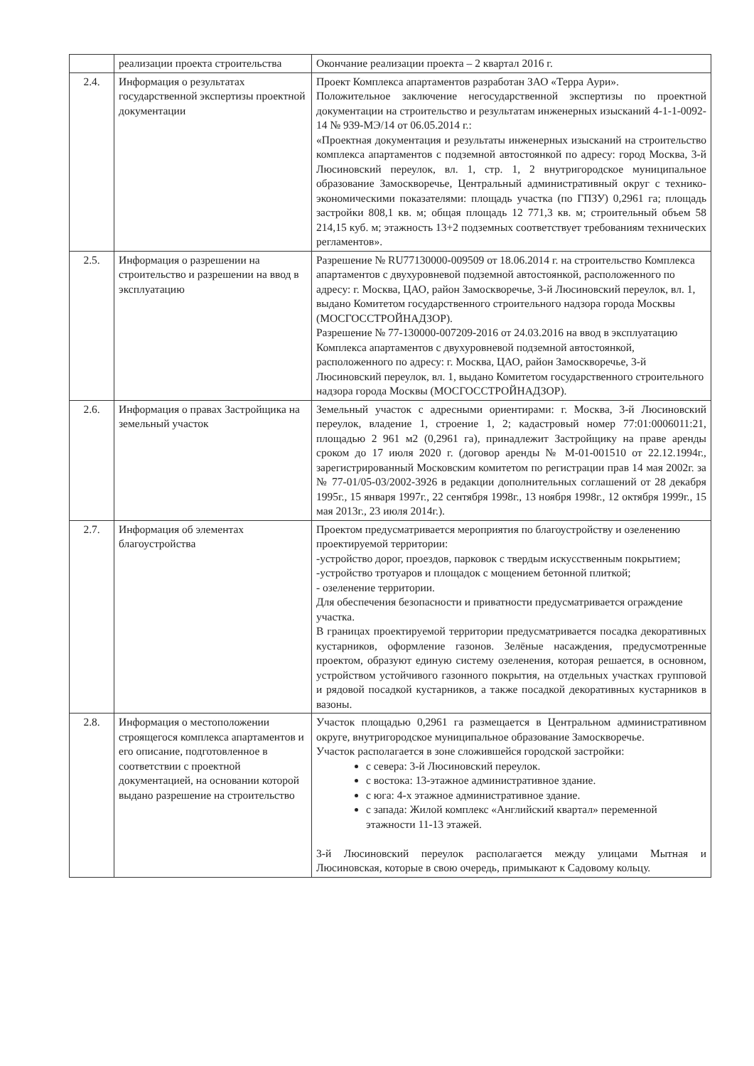| | реализации проекта строительства | Окончание реализации проекта – 2 квартал 2016 г. |
| 2.4. | Информация о результатах государственной экспертизы проектной документации | Проект Комплекса апартаментов разработан ЗАО «Терра Аури». Положительное заключение негосударственной экспертизы по проектной документации на строительство и результатам инженерных изысканий 4-1-1-0092-14 № 939-МЭ/14 от 06.05.2014 г.: «Проектная документация и результаты инженерных изысканий на строительство комплекса апартаментов с подземной автостоянкой по адресу: город Москва, 3-й Люсиновский переулок, вл. 1, стр. 1, 2 внутригородское муниципальное образование Замоскворечье, Центральный административный округ с технико-экономическими показателями: площадь участка (по ГПЗУ) 0,2961 га; площадь застройки 808,1 кв. м; общая площадь 12 771,3 кв. м; строительный объем 58 214,15 куб. м; этажность 13+2 подземных соответствует требованиям технических регламентов». |
| 2.5. | Информация о разрешении на строительство и разрешении на ввод в эксплуатацию | Разрешение № RU77130000-009509 от 18.06.2014 г. на строительство Комплекса апартаментов с двухуровневой подземной автостоянкой, расположенного по адресу: г. Москва, ЦАО, район Замоскворечье, 3-й Люсиновский переулок, вл. 1, выдано Комитетом государственного строительного надзора города Москвы (МОСГОССТРОЙНАДЗОР). Разрешение № 77-130000-007209-2016 от 24.03.2016 на ввод в эксплуатацию Комплекса апартаментов с двухуровневой подземной автостоянкой, расположенного по адресу: г. Москва, ЦАО, район Замоскворечье, 3-й Люсиновский переулок, вл. 1, выдано Комитетом государственного строительного надзора города Москвы (МОСГОССТРОЙНАДЗОР). |
| 2.6. | Информация о правах Застройщика на земельный участок | Земельный участок с адресными ориентирами: г. Москва, 3-й Люсиновский переулок, владение 1, строение 1, 2; кадастровый номер 77:01:0006011:21, площадью 2 961 м2 (0,2961 га), принадлежит Застройщику на праве аренды сроком до 17 июля 2020 г. (договор аренды № М-01-001510 от 22.12.1994г., зарегистрированный Московским комитетом по регистрации прав 14 мая 2002г. за № 77-01/05-03/2002-3926 в редакции дополнительных соглашений от 28 декабря 1995г., 15 января 1997г., 22 сентября 1998г., 13 ноября 1998г., 12 октября 1999г., 15 мая 2013г., 23 июля 2014г.). |
| 2.7. | Информация об элементах благоустройства | Проектом предусматривается мероприятия по благоустройству и озеленению проектируемой территории: -устройство дорог, проездов, парковок с твердым искусственным покрытием; -устройство тротуаров и площадок с мощением бетонной плиткой; - озеленение территории. Для обеспечения безопасности и приватности предусматривается ограждение участка. В границах проектируемой территории предусматривается посадка декоративных кустарников, оформление газонов. Зелёные насаждения, предусмотренные проектом, образуют единую систему озеленения, которая решается, в основном, устройством устойчивого газонного покрытия, на отдельных участках групповой и рядовой посадкой кустарников, а также посадкой декоративных кустарников в вазоны. |
| 2.8. | Информация о местоположении строящегося комплекса апартаментов и его описание, подготовленное в соответствии с проектной документацией, на основании которой выдано разрешение на строительство | Участок площадью 0,2961 га размещается в Центральном административном округе, внутригородское муниципальное образование Замоскворечье. Участок располагается в зоне сложившейся городской застройки: с севера: 3-й Люсиновский переулок. с востока: 13-этажное административное здание. с юга: 4-х этажное административное здание. с запада: Жилой комплекс «Английский квартал» переменной этажности 11-13 этажей. 3-й Люсиновский переулок располагается между улицами Мытная и Люсиновская, которые в свою очередь, примыкают к Садовому кольцу. |